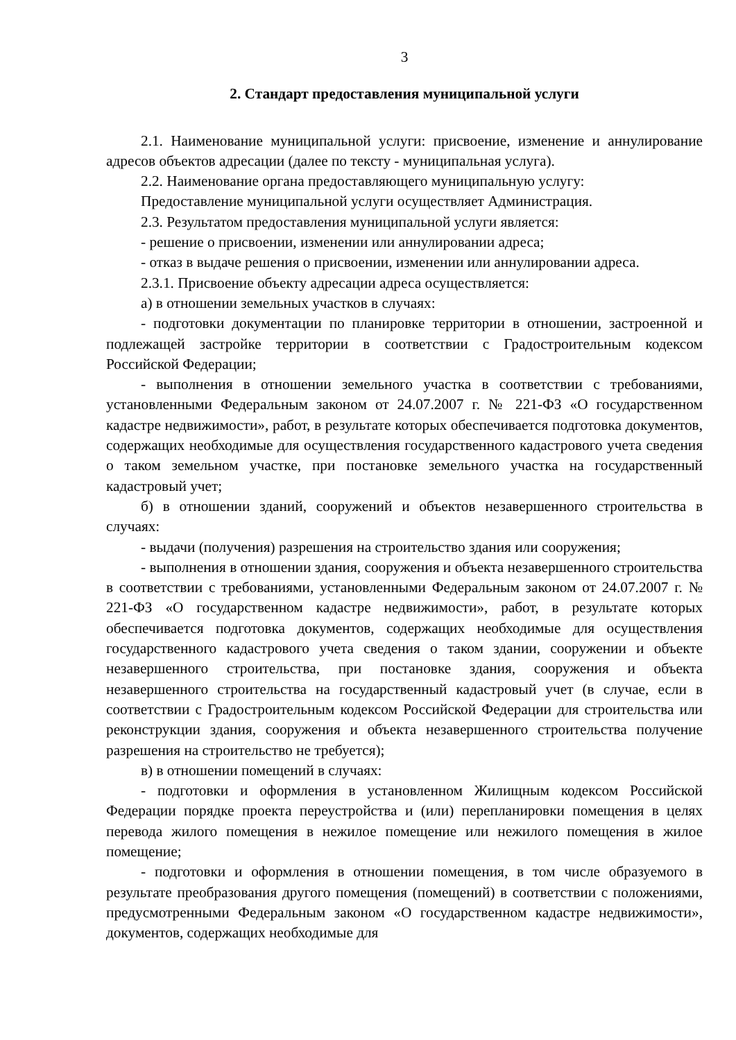3
2. Стандарт предоставления муниципальной услуги
2.1. Наименование муниципальной услуги: присвоение, изменение и аннулирование адресов объектов адресации (далее по тексту - муниципальная услуга).
2.2. Наименование органа предоставляющего муниципальную услугу:
Предоставление муниципальной услуги осуществляет Администрация.
2.3. Результатом предоставления муниципальной услуги является:
- решение о присвоении, изменении или аннулировании адреса;
- отказ в выдаче решения о присвоении, изменении или аннулировании адреса.
2.3.1. Присвоение объекту адресации адреса осуществляется:
а) в отношении земельных участков в случаях:
- подготовки документации по планировке территории в отношении, застроенной и подлежащей застройке территории в соответствии с Градостроительным кодексом Российской Федерации;
- выполнения в отношении земельного участка в соответствии с требованиями, установленными Федеральным законом от 24.07.2007 г. № 221-ФЗ «О государственном кадастре недвижимости», работ, в результате которых обеспечивается подготовка документов, содержащих необходимые для осуществления государственного кадастрового учета сведения о таком земельном участке, при постановке земельного участка на государственный кадастровый учет;
б) в отношении зданий, сооружений и объектов незавершенного строительства в случаях:
- выдачи (получения) разрешения на строительство здания или сооружения;
- выполнения в отношении здания, сооружения и объекта незавершенного строительства в соответствии с требованиями, установленными Федеральным законом от 24.07.2007 г. № 221-ФЗ «О государственном кадастре недвижимости», работ, в результате которых обеспечивается подготовка документов, содержащих необходимые для осуществления государственного кадастрового учета сведения о таком здании, сооружении и объекте незавершенного строительства, при постановке здания, сооружения и объекта незавершенного строительства на государственный кадастровый учет (в случае, если в соответствии с Градостроительным кодексом Российской Федерации для строительства или реконструкции здания, сооружения и объекта незавершенного строительства получение разрешения на строительство не требуется);
в) в отношении помещений в случаях:
- подготовки и оформления в установленном Жилищным кодексом Российской Федерации порядке проекта переустройства и (или) перепланировки помещения в целях перевода жилого помещения в нежилое помещение или нежилого помещения в жилое помещение;
- подготовки и оформления в отношении помещения, в том числе образуемого в результате преобразования другого помещения (помещений) в соответствии с положениями, предусмотренными Федеральным законом «О государственном кадастре недвижимости», документов, содержащих необходимые для